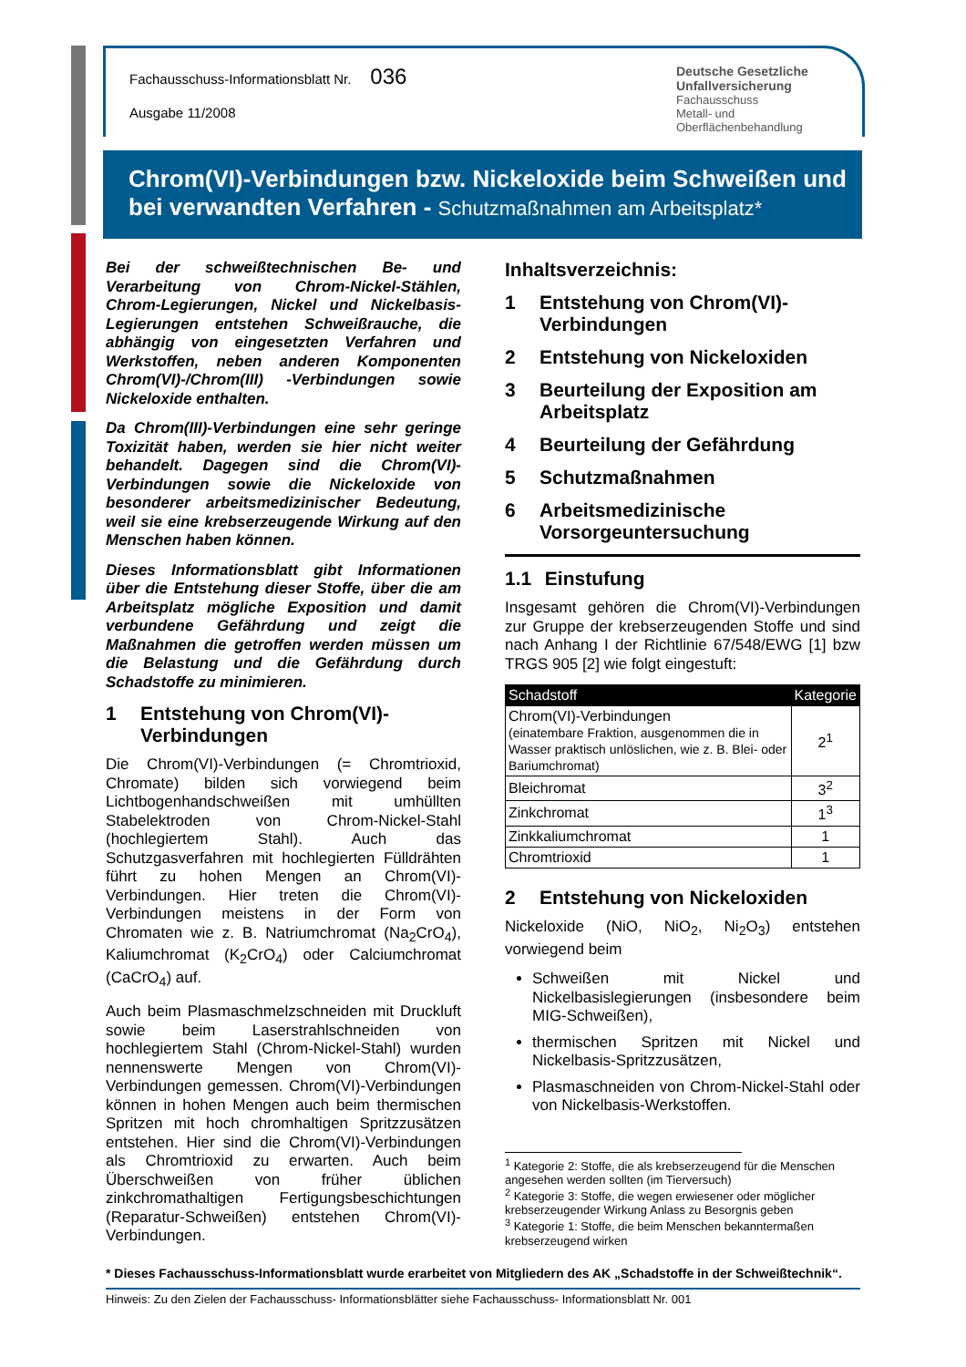Fachausschuss-Informationsblatt Nr. 036
Ausgabe 11/2008
Deutsche Gesetzliche
Unfallversicherung
Fachausschuss
Metall- und Oberflächenbehandlung
Chrom(VI)-Verbindungen bzw. Nickeloxide beim Schweißen und bei verwandten Verfahren - Schutzmaßnahmen am Arbeitsplatz*
Bei der schweißtechnischen Be- und Verarbeitung von Chrom-Nickel-Stählen, Chrom-Legierungen, Nickel und Nickelbasis-Legierungen entstehen Schweißrauche, die abhängig von eingesetzten Verfahren und Werkstoffen, neben anderen Komponenten Chrom(VI)-/Chrom(III) -Verbindungen sowie Nickeloxide enthalten.
Da Chrom(III)-Verbindungen eine sehr geringe Toxizität haben, werden sie hier nicht weiter behandelt. Dagegen sind die Chrom(VI)-Verbindungen sowie die Nickeloxide von besonderer arbeitsmedizinischer Bedeutung, weil sie eine krebserzeugende Wirkung auf den Menschen haben können.
Dieses Informationsblatt gibt Informationen über die Entstehung dieser Stoffe, über die am Arbeitsplatz mögliche Exposition und damit verbundene Gefährdung und zeigt die Maßnahmen die getroffen werden müssen um die Belastung und die Gefährdung durch Schadstoffe zu minimieren.
1 Entstehung von Chrom(VI)-Verbindungen
Die Chrom(VI)-Verbindungen (= Chromtrioxid, Chromate) bilden sich vorwiegend beim Lichtbogenhandschweißen mit umhüllten Stabelektroden von Chrom-Nickel-Stahl (hochlegiertem Stahl). Auch das Schutzgasverfahren mit hochlegierten Fülldrähten führt zu hohen Mengen an Chrom(VI)-Verbindungen. Hier treten die Chrom(VI)-Verbindungen meistens in der Form von Chromaten wie z. B. Natriumchromat (Na<sub>2</sub>CrO<sub>4</sub>), Kaliumchromat (K<sub>2</sub>CrO<sub>4</sub>) oder Calciumchromat (CaCrO<sub>4</sub>) auf.
Auch beim Plasmaschmelzschneiden mit Druckluft sowie beim Laserstrahlschneiden von hochlegiertem Stahl (Chrom-Nickel-Stahl) wurden nennenswerte Mengen von Chrom(VI)-Verbindungen gemessen. Chrom(VI)-Verbindungen können in hohen Mengen auch beim thermischen Spritzen mit hoch chromhaltigen Spritzzusätzen entstehen. Hier sind die Chrom(VI)-Verbindungen als Chromtrioxid zu erwarten. Auch beim Überschweißen von früher üblichen zinkchromathaltigen Fertigungsbeschichtungen (Reparatur-Schweißen) entstehen Chrom(VI)-Verbindungen.
Inhaltsverzeichnis:
1 Entstehung von Chrom(VI)-Verbindungen
2 Entstehung von Nickeloxiden
3 Beurteilung der Exposition am Arbeitsplatz
4 Beurteilung der Gefährdung
5 Schutzmaßnahmen
6 Arbeitsmedizinische Vorsorgeuntersuchung
1.1 Einstufung
Insgesamt gehören die Chrom(VI)-Verbindungen zur Gruppe der krebserzeugenden Stoffe und sind nach Anhang I der Richtlinie 67/548/EWG [1] bzw TRGS 905 [2] wie folgt eingestuft:
| Schadstoff | Kategorie |
| --- | --- |
| Chrom(VI)-Verbindungen (einatembare Fraktion, ausgenommen die in Wasser praktisch unlöslichen, wie z. B. Blei- oder Bariumchromat) | 2<sup>1</sup> |
| Bleichromat | 3<sup>2</sup> |
| Zinkchromat | 1<sup>3</sup> |
| Zinkkaliumchromat | 1 |
| Chromtrioxid | 1 |
2 Entstehung von Nickeloxiden
Nickeloxide (NiO, NiO<sub>2</sub>, Ni<sub>2</sub>O<sub>3</sub>) entstehen vorwiegend beim
Schweißen mit Nickel und Nickelbasislegierungen (insbesondere beim MIG-Schweißen),
thermischen Spritzen mit Nickel und Nickelbasis-Spritzzusätzen,
Plasmaschneiden von Chrom-Nickel-Stahl oder von Nickelbasis-Werkstoffen.
<sup>1</sup> Kategorie 2: Stoffe, die als krebserzeugend für die Menschen angesehen werden sollten (im Tierversuch)
<sup>2</sup> Kategorie 3: Stoffe, die wegen erwiesener oder möglicher krebserzeugender Wirkung Anlass zu Besorgnis geben
<sup>3</sup> Kategorie 1: Stoffe, die beim Menschen bekanntermaßen krebserzeugend wirken
* Dieses Fachausschuss-Informationsblatt wurde erarbeitet von Mitgliedern des AK „Schadstoffe in der Schweißtechnik“.
Hinweis: Zu den Zielen der Fachausschuss- Informationsblätter siehe Fachausschuss- Informationsblatt Nr. 001